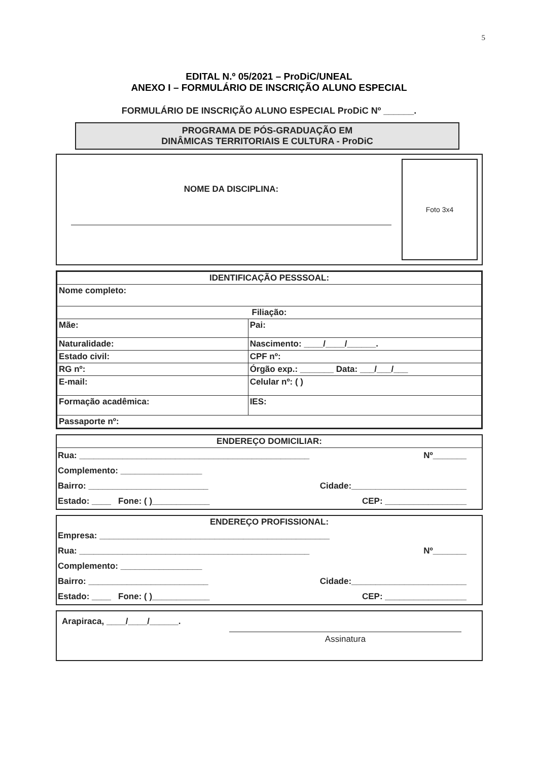5
EDITAL N.º 05/2021 – ProDiC/UNEAL
ANEXO I – FORMULÁRIO DE INSCRIÇÃO ALUNO ESPECIAL
FORMULÁRIO DE INSCRIÇÃO ALUNO ESPECIAL ProDiC Nº ______.
PROGRAMA DE PÓS-GRADUAÇÃO EM
DINÂMICAS TERRITORIAIS E CULTURA - ProDiC
NOME DA DISCIPLINA:
Foto 3x4
| IDENTIFICAÇÃO PESSSOAL: | |
| Nome completo: | |
| Filiação: | |
| Mãe: | Pai: |
| Naturalidade: | Nascimento: ____/____/______. |
| Estado civil: | CPF nº: |
| RG nº: | Órgão exp.: _______ Data: ___/___/___ |
| E-mail: | Celular nº: ( ) |
| Formação acadêmica: | IES: |
| Passaporte nº: | |
ENDEREÇO DOMICILIAR:
Rua: ________________________________________________ Nº_______
Complemento: _________________
Bairro: _________________________ Cidade:________________________
Estado: ____ Fone: ( )____________ CEP: _________________
ENDEREÇO PROFISSIONAL:
Empresa: ________________________________________________
Rua: ________________________________________________ Nº_______
Complemento: _________________
Bairro: _________________________ Cidade:________________________
Estado: ____ Fone: ( )____________ CEP: _________________
Arapiraca, ____/____/______.
Assinatura